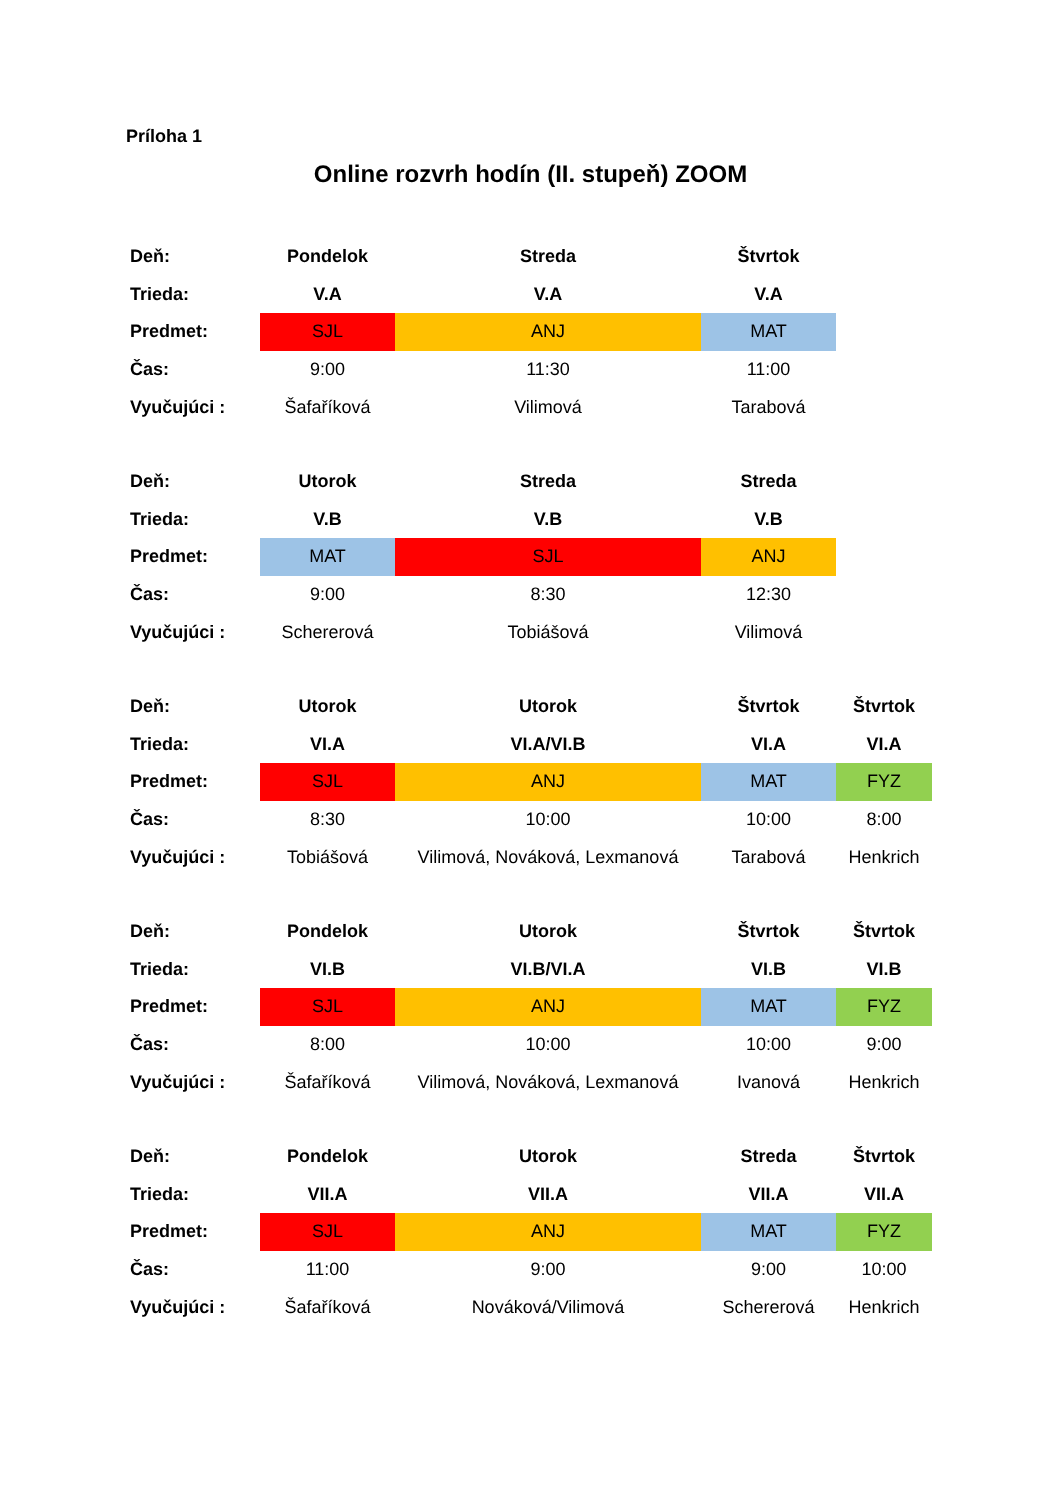Príloha 1
Online rozvrh hodín (II. stupeň) ZOOM
| Deň: | Pondelok | Streda | Štvrtok | |
| Trieda: | V.A | V.A | V.A | |
| Predmet: | SJL | ANJ | MAT | |
| Čas: | 9:00 | 11:30 | 11:00 | |
| Vyučujúci : | Šafaříková | Vilimová | Tarabová | |
| Deň: | Utorok | Streda | Streda | |
| Trieda: | V.B | V.B | V.B | |
| Predmet: | MAT | SJL | ANJ | |
| Čas: | 9:00 | 8:30 | 12:30 | |
| Vyučujúci : | Schererová | Tobiášová | Vilimová | |
| Deň: | Utorok | Utorok | Štvrtok | Štvrtok |
| Trieda: | VI.A | VI.A/VI.B | VI.A | VI.A |
| Predmet: | SJL | ANJ | MAT | FYZ |
| Čas: | 8:30 | 10:00 | 10:00 | 8:00 |
| Vyučujúci : | Tobiášová | Vilimová, Nováková, Lexmanová | Tarabová | Henkrich |
| Deň: | Pondelok | Utorok | Štvrtok | Štvrtok |
| Trieda: | VI.B | VI.B/VI.A | VI.B | VI.B |
| Predmet: | SJL | ANJ | MAT | FYZ |
| Čas: | 8:00 | 10:00 | 10:00 | 9:00 |
| Vyučujúci : | Šafaříková | Vilimová, Nováková, Lexmanová | Ivanová | Henkrich |
| Deň: | Pondelok | Utorok | Streda | Štvrtok |
| Trieda: | VII.A | VII.A | VII.A | VII.A |
| Predmet: | SJL | ANJ | MAT | FYZ |
| Čas: | 11:00 | 9:00 | 9:00 | 10:00 |
| Vyučujúci : | Šafaříková | Nováková/Vilimová | Schererová | Henkrich |